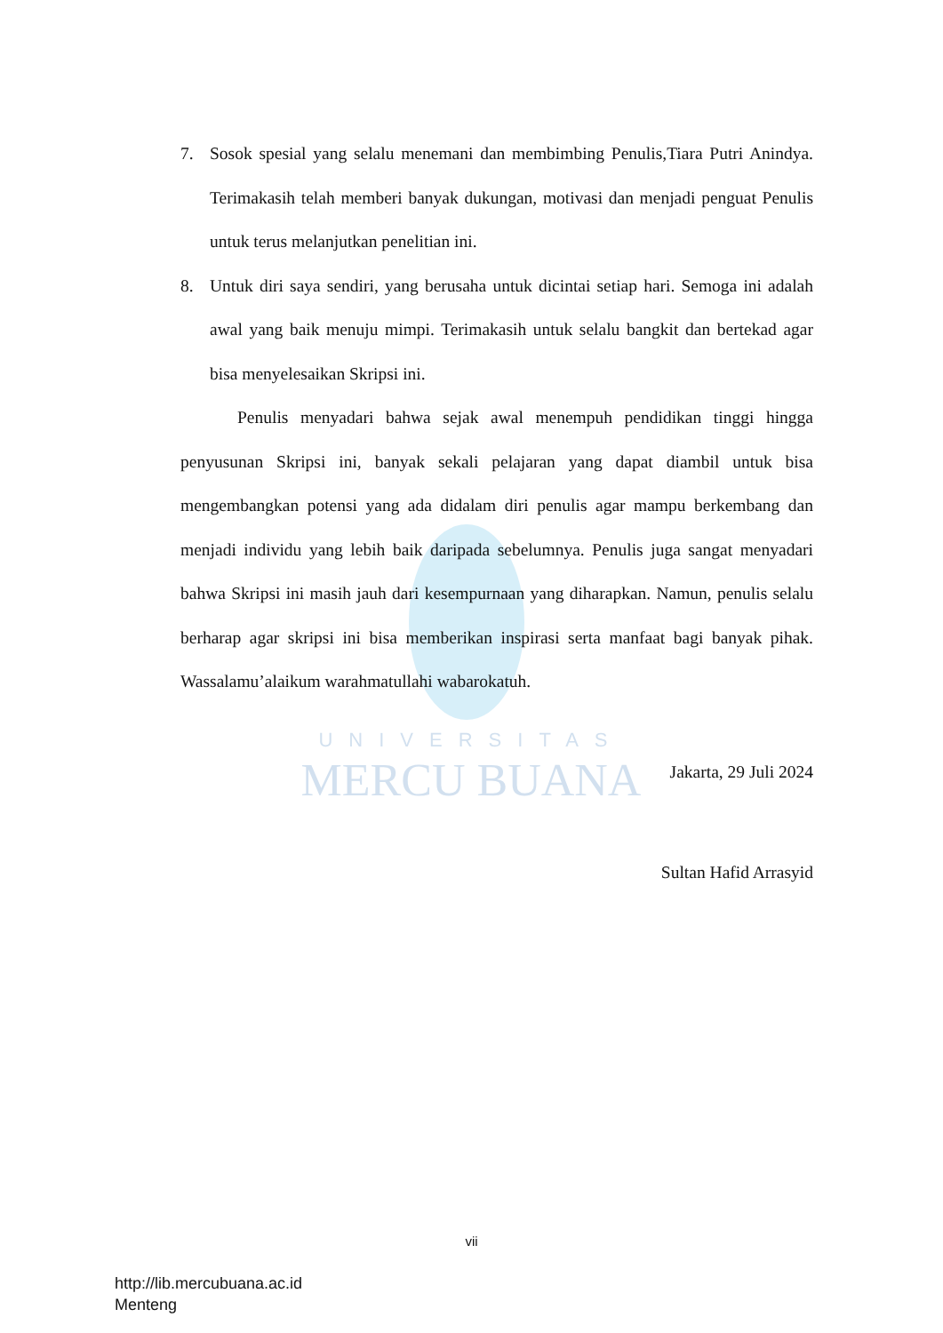UNIVERSITAS
MERCU BUANA
7. Sosok spesial yang selalu menemani dan membimbing Penulis,Tiara Putri Anindya. Terimakasih telah memberi banyak dukungan, motivasi dan menjadi penguat Penulis untuk terus melanjutkan penelitian ini.
8. Untuk diri saya sendiri, yang berusaha untuk dicintai setiap hari. Semoga ini adalah awal yang baik menuju mimpi. Terimakasih untuk selalu bangkit dan bertekad agar bisa menyelesaikan Skripsi ini.
Penulis menyadari bahwa sejak awal menempuh pendidikan tinggi hingga penyusunan Skripsi ini, banyak sekali pelajaran yang dapat diambil untuk bisa mengembangkan potensi yang ada didalam diri penulis agar mampu berkembang dan menjadi individu yang lebih baik daripada sebelumnya. Penulis juga sangat menyadari bahwa Skripsi ini masih jauh dari kesempurnaan yang diharapkan. Namun, penulis selalu berharap agar skripsi ini bisa memberikan inspirasi serta manfaat bagi banyak pihak. Wassalamu’alaikum warahmatullahi wabarokatuh.
Jakarta, 29 Juli 2024
Sultan Hafid Arrasyid
vii
http://lib.mercubuana.ac.id
Menteng